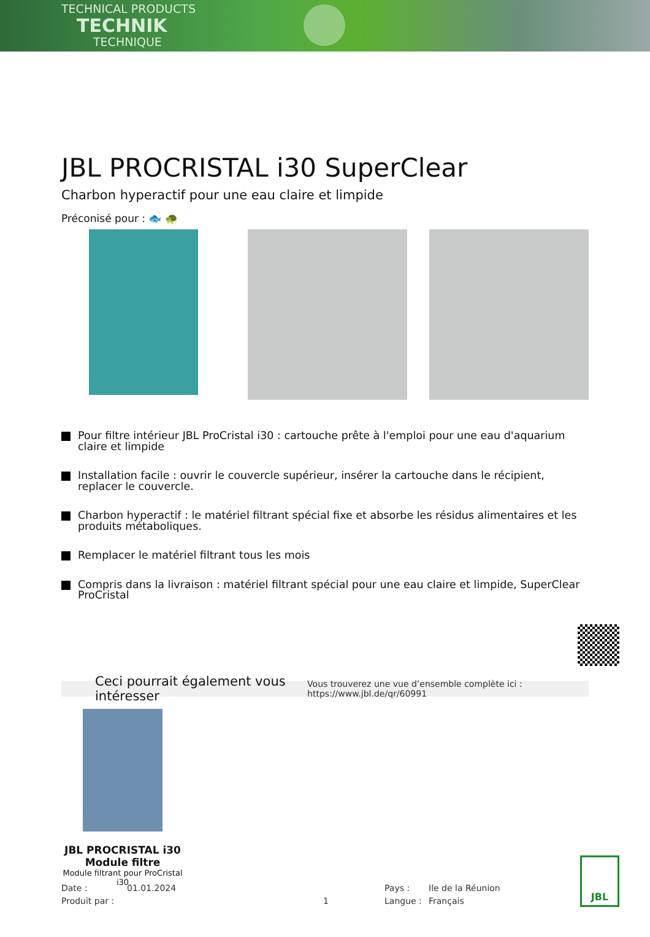TECHNICAL PRODUCTS
TECHNIK
TECHNIQUE
JBL PROCRISTAL i30 SuperClear
Charbon hyperactif pour une eau claire et limpide
Préconisé pour : 🐟 🐢
Pour filtre intérieur JBL ProCristal i30 : cartouche prête à l'emploi pour une eau d'aquarium claire et limpide
Installation facile : ouvrir le couvercle supérieur, insérer la cartouche dans le récipient, replacer le couvercle.
Charbon hyperactif : le matériel filtrant spécial fixe et absorbe les résidus alimentaires et les produits métaboliques.
Remplacer le matériel filtrant tous les mois
Compris dans la livraison : matériel filtrant spécial pour une eau claire et limpide, SuperClear ProCristal
Ceci pourrait également vous intéresser Vous trouverez une vue d’ensemble complète ici : https://www.jbl.de/qr/60991
JBL PROCRISTAL i30 Module filtre
Module filtrant pour ProCristal i30
Date : 01.01.2024 Pays : Ile de la Réunion Produit par : 1 Langue : Français
JBL